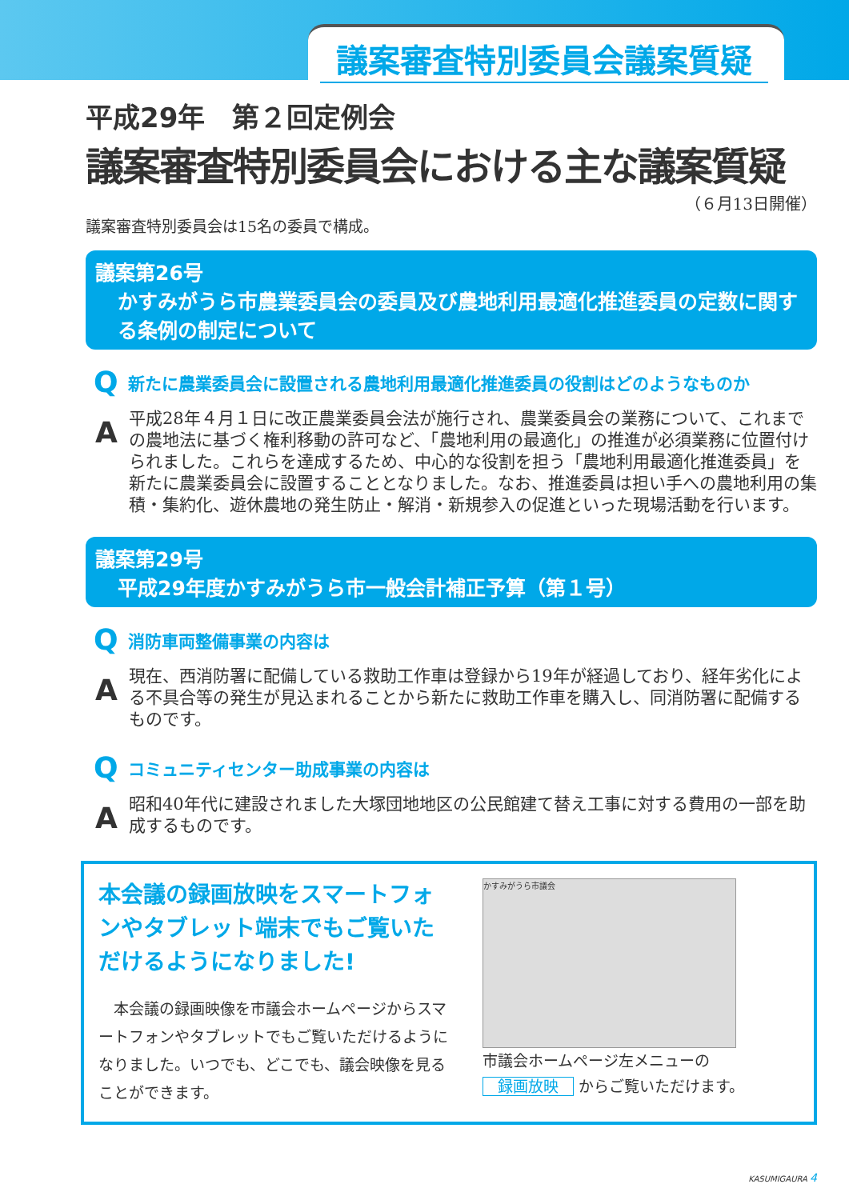議案審査特別委員会議案質疑
平成29年　第２回定例会
議案審査特別委員会における主な議案質疑
（６月13日開催）
議案審査特別委員会は15名の委員で構成。
議案第26号
かすみがうら市農業委員会の委員及び農地利用最適化推進委員の定数に関する条例の制定について
Q新たに農業委員会に設置される農地利用最適化推進委員の役割はどのようなものか
A
平成28年４月１日に改正農業委員会法が施行され、農業委員会の業務について、これまでの農地法に基づく権利移動の許可など、「農地利用の最適化」の推進が必須業務に位置付けられました。これらを達成するため、中心的な役割を担う「農地利用最適化推進委員」を新たに農業委員会に設置することとなりました。なお、推進委員は担い手への農地利用の集積・集約化、遊休農地の発生防止・解消・新規参入の促進といった現場活動を行います。
議案第29号
平成29年度かすみがうら市一般会計補正予算（第１号）
Q消防車両整備事業の内容は
A
現在、西消防署に配備している救助工作車は登録から19年が経過しており、経年劣化による不具合等の発生が見込まれることから新たに救助工作車を購入し、同消防署に配備するものです。
Qコミュニティセンター助成事業の内容は
A
昭和40年代に建設されました大塚団地地区の公民館建て替え工事に対する費用の一部を助成するものです。
本会議の録画放映をスマートフォンやタブレット端末でもご覧いただけるようになりました!
　本会議の録画映像を市議会ホームページからスマートフォンやタブレットでもご覧いただけるようになりました。いつでも、どこでも、議会映像を見ることができます。
かすみがうら市議会
市議会ホームページ左メニューの
録画放映 からご覧いただけます。
KASUMIGAURA 4